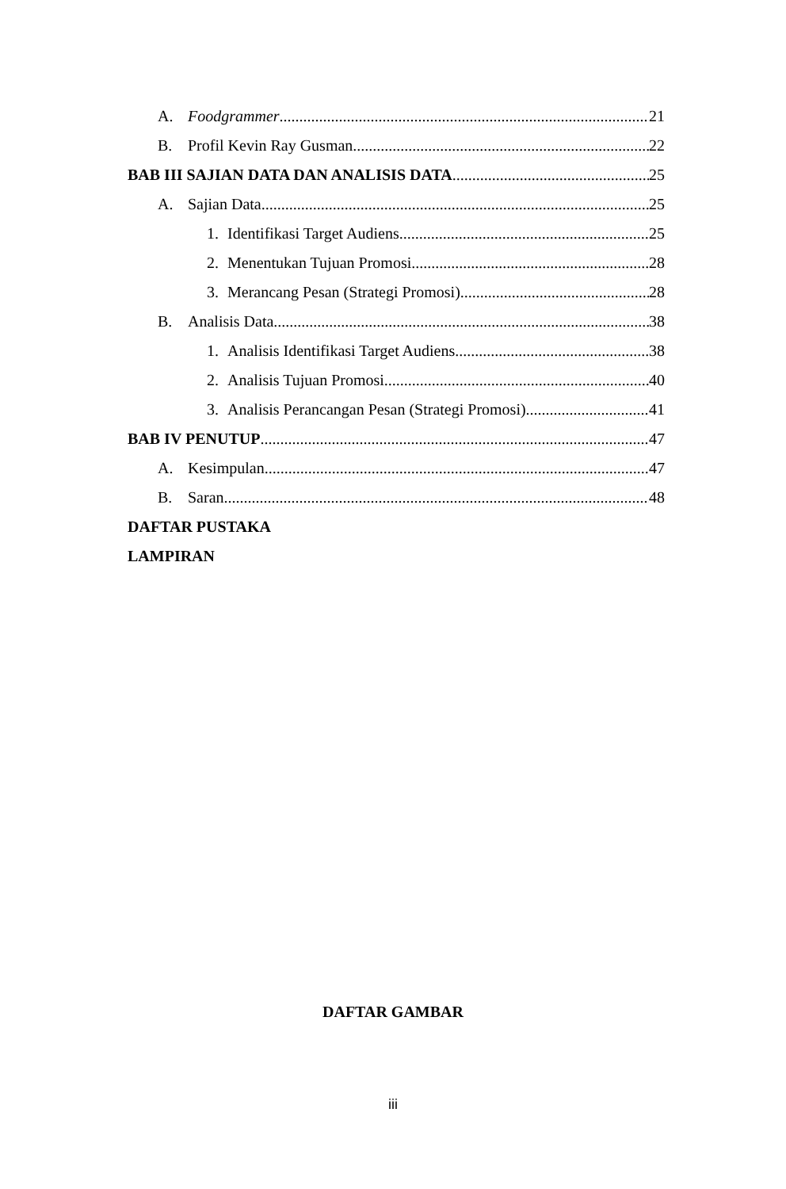A. Foodgrammer 21
B. Profil Kevin Ray Gusman 22
BAB III SAJIAN DATA DAN ANALISIS DATA 25
A. Sajian Data 25
1. Identifikasi Target Audiens 25
2. Menentukan Tujuan Promosi 28
3. Merancang Pesan (Strategi Promosi) 28
B. Analisis Data 38
1. Analisis Identifikasi Target Audiens 38
2. Analisis Tujuan Promosi 40
3. Analisis Perancangan Pesan (Strategi Promosi) 41
BAB IV PENUTUP 47
A. Kesimpulan 47
B. Saran 48
DAFTAR PUSTAKA
LAMPIRAN
DAFTAR GAMBAR
iii